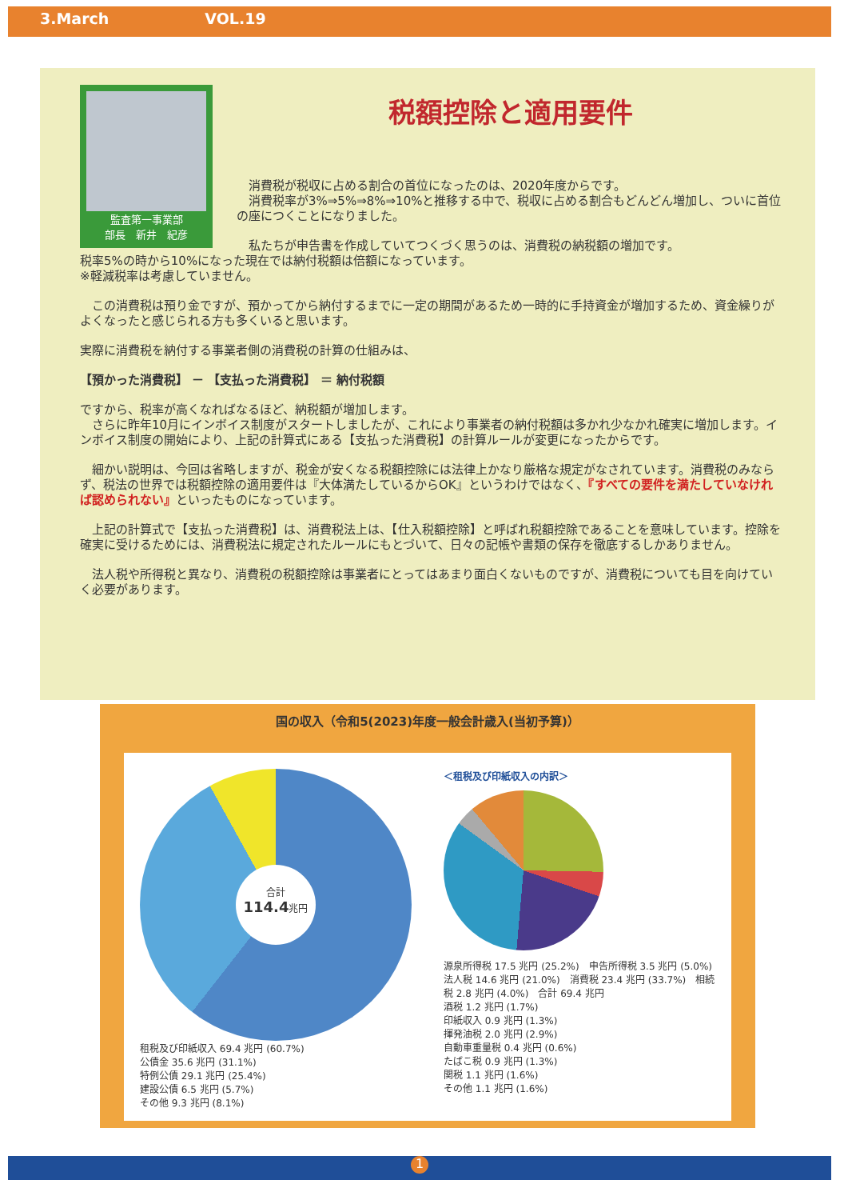3.March VOL.19
監査第一事業部
部長　新井　紀彦
税額控除と適用要件
　消費税が税収に占める割合の首位になったのは、2020年度からです。
　消費税率が3%⇒5%⇒8%⇒10%と推移する中で、税収に占める割合もどんどん増加し、ついに首位の座につくことになりました。
　私たちが申告書を作成していてつくづく思うのは、消費税の納税額の増加です。
税率5%の時から10%になった現在では納付税額は倍額になっています。
※軽減税率は考慮していません。
　この消費税は預り金ですが、預かってから納付するまでに一定の期間があるため一時的に手持資金が増加するため、資金繰りがよくなったと感じられる方も多くいると思います。
実際に消費税を納付する事業者側の消費税の計算の仕組みは、
【預かった消費税】 － 【支払った消費税】 ＝ 納付税額
ですから、税率が高くなればなるほど、納税額が増加します。
　さらに昨年10月にインボイス制度がスタートしましたが、これにより事業者の納付税額は多かれ少なかれ確実に増加します。インボイス制度の開始により、上記の計算式にある【支払った消費税】の計算ルールが変更になったからです。
　細かい説明は、今回は省略しますが、税金が安くなる税額控除には法律上かなり厳格な規定がなされています。消費税のみならず、税法の世界では税額控除の適用要件は『大体満たしているからOK』というわけではなく、『すべての要件を満たしていなければ認められない』といったものになっています。
　上記の計算式で【支払った消費税】は、消費税法上は、【仕入税額控除】と呼ばれ税額控除であることを意味しています。控除を確実に受けるためには、消費税法に規定されたルールにもとづいて、日々の記帳や書類の保存を徹底するしかありません。
　法人税や所得税と異なり、消費税の税額控除は事業者にとってはあまり面白くないものですが、消費税についても目を向けていく必要があります。
国の収入（令和5(2023)年度一般会計歳入(当初予算)）
合計
114.4兆円
租税及び印紙収入 69.4 兆円 (60.7%)
公債金 35.6 兆円 (31.1%)
特例公債 29.1 兆円 (25.4%)
建設公債 6.5 兆円 (5.7%)
その他 9.3 兆円 (8.1%)
＜租税及び印紙収入の内訳＞
源泉所得税 17.5 兆円 (25.2%)　申告所得税 3.5 兆円 (5.0%)　法人税 14.6 兆円 (21.0%)　消費税 23.4 兆円 (33.7%)　相続税 2.8 兆円 (4.0%)　合計 69.4 兆円
酒税 1.2 兆円 (1.7%)
印紙収入 0.9 兆円 (1.3%)
揮発油税 2.0 兆円 (2.9%)
自動車重量税 0.4 兆円 (0.6%)
たばこ税 0.9 兆円 (1.3%)
関税 1.1 兆円 (1.6%)
その他 1.1 兆円 (1.6%)
1